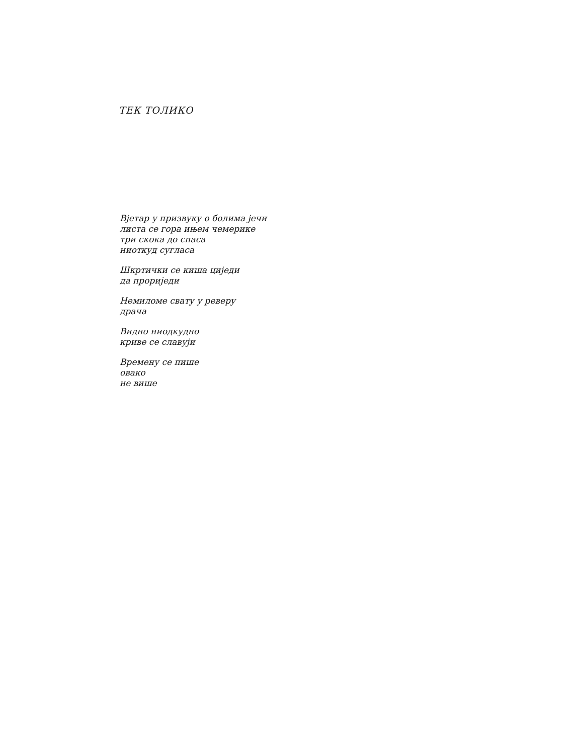ТЕК ТОЛИКО
Вјетар у призвуку о болима јечи
листа се гора ињем чемерике
три скока до спаса
ниоткуд сугласа
Шкртички се киша циједи
да прориједи
Немиломе свату у реверу
драча
Видно ниодкудно
криве се славуји
Времену се пише
овако
не више